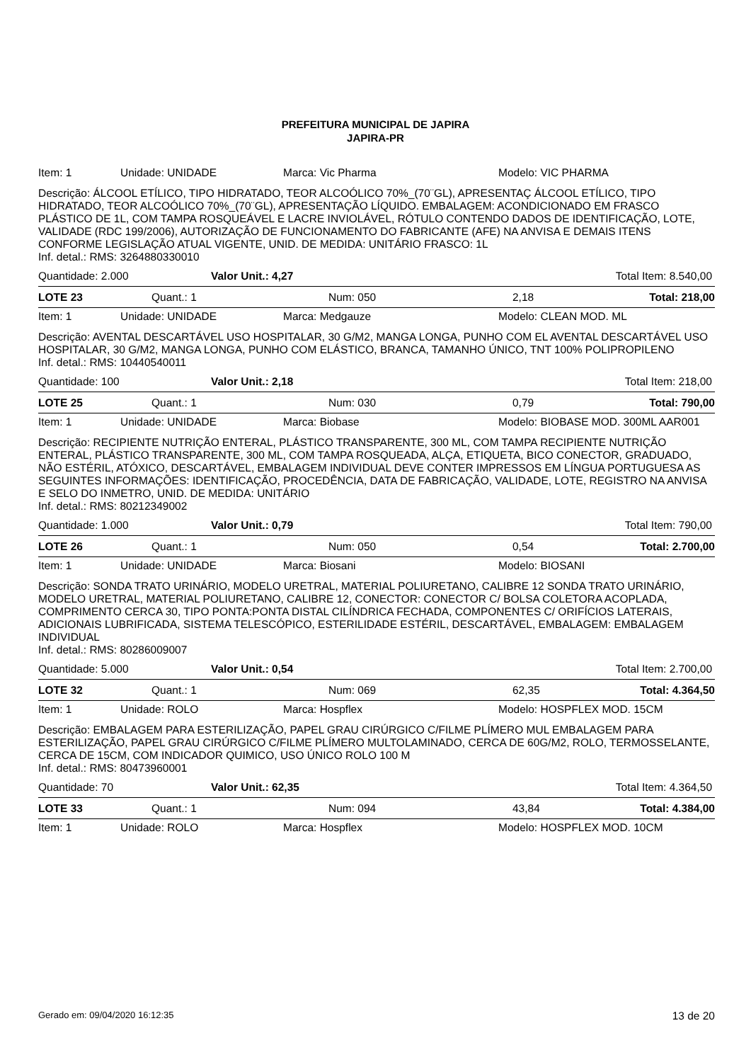PREFEITURA MUNICIPAL DE JAPIRA
JAPIRA-PR
| Item: 1 | Unidade: UNIDADE | Marca: Vic Pharma | Modelo: VIC PHARMA |
Descrição: ÁLCOOL ETÍLICO, TIPO HIDRATADO, TEOR ALCOÓLICO 70%_(70¨GL), APRESENTAÇ ÁLCOOL ETÍLICO, TIPO HIDRATADO, TEOR ALCOÓLICO 70%_(70¨GL), APRESENTAÇÃO LÍQUIDO. EMBALAGEM: ACONDICIONADO EM FRASCO PLÁSTICO DE 1L, COM TAMPA ROSQUEÁVEL E LACRE INVIOLÁVEL, RÓTULO CONTENDO DADOS DE IDENTIFICAÇÃO, LOTE, VALIDADE (RDC 199/2006), AUTORIZAÇÃO DE FUNCIONAMENTO DO FABRICANTE (AFE) NA ANVISA E DEMAIS ITENS CONFORME LEGISLAÇÃO ATUAL VIGENTE, UNID. DE MEDIDA: UNITÁRIO FRASCO: 1L
Inf. detal.: RMS: 3264880330010
| Quantidade: 2.000 | Valor Unit.: 4,27 | Total Item: 8.540,00 |
| LOTE 23 | Quant.: 1 | Num: 050 | 2,18 | Total: 218,00 |
| Item: 1 | Unidade: UNIDADE | Marca: Medgauze | Modelo: CLEAN MOD. ML |
Descrição: AVENTAL DESCARTÁVEL USO HOSPITALAR, 30 G/M2, MANGA LONGA, PUNHO COM EL AVENTAL DESCARTÁVEL USO HOSPITALAR, 30 G/M2, MANGA LONGA, PUNHO COM ELÁSTICO, BRANCA, TAMANHO ÚNICO, TNT 100% POLIPROPILENO
Inf. detal.: RMS: 10440540011
| Quantidade: 100 | Valor Unit.: 2,18 | Total Item: 218,00 |
| LOTE 25 | Quant.: 1 | Num: 030 | 0,79 | Total: 790,00 |
| Item: 1 | Unidade: UNIDADE | Marca: Biobase | Modelo: BIOBASE MOD. 300ML AAR001 |
Descrição: RECIPIENTE NUTRIÇÃO ENTERAL, PLÁSTICO TRANSPARENTE, 300 ML, COM TAMPA RECIPIENTE NUTRIÇÃO ENTERAL, PLÁSTICO TRANSPARENTE, 300 ML, COM TAMPA ROSQUEADA, ALÇA, ETIQUETA, BICO CONECTOR, GRADUADO, NÃO ESTÉRIL, ATÓXICO, DESCARTÁVEL, EMBALAGEM INDIVIDUAL DEVE CONTER IMPRESSOS EM LÍNGUA PORTUGUESA AS SEGUINTES INFORMAÇÕES: IDENTIFICAÇÃO, PROCEDÊNCIA, DATA DE FABRICAÇÃO, VALIDADE, LOTE, REGISTRO NA ANVISA E SELO DO INMETRO, UNID. DE MEDIDA: UNITÁRIO
Inf. detal.: RMS: 80212349002
| Quantidade: 1.000 | Valor Unit.: 0,79 | Total Item: 790,00 |
| LOTE 26 | Quant.: 1 | Num: 050 | 0,54 | Total: 2.700,00 |
| Item: 1 | Unidade: UNIDADE | Marca: Biosani | Modelo: BIOSANI |
Descrição: SONDA TRATO URINÁRIO, MODELO URETRAL, MATERIAL POLIURETANO, CALIBRE 12 SONDA TRATO URINÁRIO, MODELO URETRAL, MATERIAL POLIURETANO, CALIBRE 12, CONECTOR: CONECTOR C/ BOLSA COLETORA ACOPLADA, COMPRIMENTO CERCA 30, TIPO PONTA:PONTA DISTAL CILÍNDRICA FECHADA, COMPONENTES C/ ORIFÍCIOS LATERAIS, ADICIONAIS LUBRIFICADA, SISTEMA TELESCÓPICO, ESTERILIDADE ESTÉRIL, DESCARTÁVEL, EMBALAGEM: EMBALAGEM INDIVIDUAL
Inf. detal.: RMS: 80286009007
| Quantidade: 5.000 | Valor Unit.: 0,54 | Total Item: 2.700,00 |
| LOTE 32 | Quant.: 1 | Num: 069 | 62,35 | Total: 4.364,50 |
| Item: 1 | Unidade: ROLO | Marca: Hospflex | Modelo: HOSPFLEX MOD. 15CM |
Descrição: EMBALAGEM PARA ESTERILIZAÇÃO, PAPEL GRAU CIRÚRGICO C/FILME PLÍMERO MUL EMBALAGEM PARA ESTERILIZAÇÃO, PAPEL GRAU CIRÚRGICO C/FILME PLÍMERO MULTOLAMINADO, CERCA DE 60G/M2, ROLO, TERMOSSELANTE, CERCA DE 15CM, COM INDICADOR QUIMICO, USO ÚNICO ROLO 100 M
Inf. detal.: RMS: 80473960001
| Quantidade: 70 | Valor Unit.: 62,35 | Total Item: 4.364,50 |
| LOTE 33 | Quant.: 1 | Num: 094 | 43,84 | Total: 4.384,00 |
| Item: 1 | Unidade: ROLO | Marca: Hospflex | Modelo: HOSPFLEX MOD. 10CM |
Gerado em: 09/04/2020 16:12:35 13 de 20